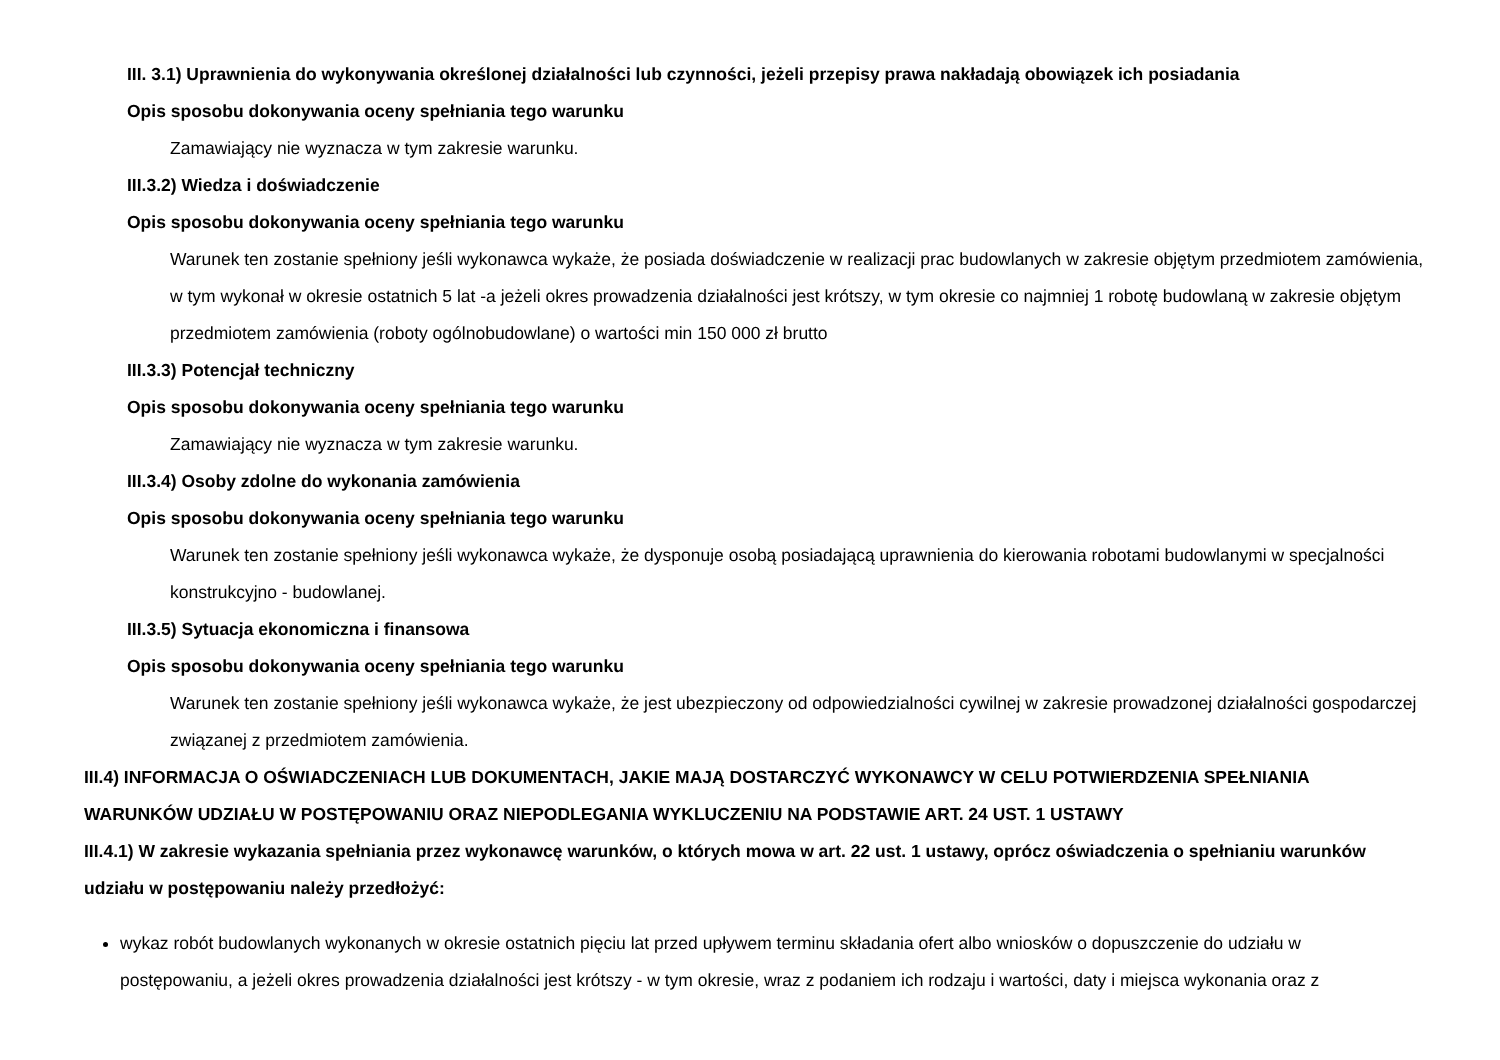III. 3.1) Uprawnienia do wykonywania określonej działalności lub czynności, jeżeli przepisy prawa nakładają obowiązek ich posiadania
Opis sposobu dokonywania oceny spełniania tego warunku
Zamawiający nie wyznacza w tym zakresie warunku.
III.3.2) Wiedza i doświadczenie
Opis sposobu dokonywania oceny spełniania tego warunku
Warunek ten zostanie spełniony jeśli wykonawca wykaże, że posiada doświadczenie w realizacji prac budowlanych w zakresie objętym przedmiotem zamówienia, w tym wykonał w okresie ostatnich 5 lat -a jeżeli okres prowadzenia działalności jest krótszy, w tym okresie co najmniej 1 robotę budowlaną w zakresie objętym przedmiotem zamówienia (roboty ogólnobudowlane) o wartości min 150 000 zł brutto
III.3.3) Potencjał techniczny
Opis sposobu dokonywania oceny spełniania tego warunku
Zamawiający nie wyznacza w tym zakresie warunku.
III.3.4) Osoby zdolne do wykonania zamówienia
Opis sposobu dokonywania oceny spełniania tego warunku
Warunek ten zostanie spełniony jeśli wykonawca wykaże, że dysponuje osobą posiadającą uprawnienia do kierowania robotami budowlanymi w specjalności konstrukcyjno - budowlanej.
III.3.5) Sytuacja ekonomiczna i finansowa
Opis sposobu dokonywania oceny spełniania tego warunku
Warunek ten zostanie spełniony jeśli wykonawca wykaże, że jest ubezpieczony od odpowiedzialności cywilnej w zakresie prowadzonej działalności gospodarczej związanej z przedmiotem zamówienia.
III.4) INFORMACJA O OŚWIADCZENIACH LUB DOKUMENTACH, JAKIE MAJĄ DOSTARCZYĆ WYKONAWCY W CELU POTWIERDZENIA SPEŁNIANIA WARUNKÓW UDZIAŁU W POSTĘPOWANIU ORAZ NIEPODLEGANIA WYKLUCZENIU NA PODSTAWIE ART. 24 UST. 1 USTAWY
III.4.1) W zakresie wykazania spełniania przez wykonawcę warunków, o których mowa w art. 22 ust. 1 ustawy, oprócz oświadczenia o spełnianiu warunków udziału w postępowaniu należy przedłożyć:
wykaz robót budowlanych wykonanych w okresie ostatnich pięciu lat przed upływem terminu składania ofert albo wniosków o dopuszczenie do udziału w postępowaniu, a jeżeli okres prowadzenia działalności jest krótszy - w tym okresie, wraz z podaniem ich rodzaju i wartości, daty i miejsca wykonania oraz z